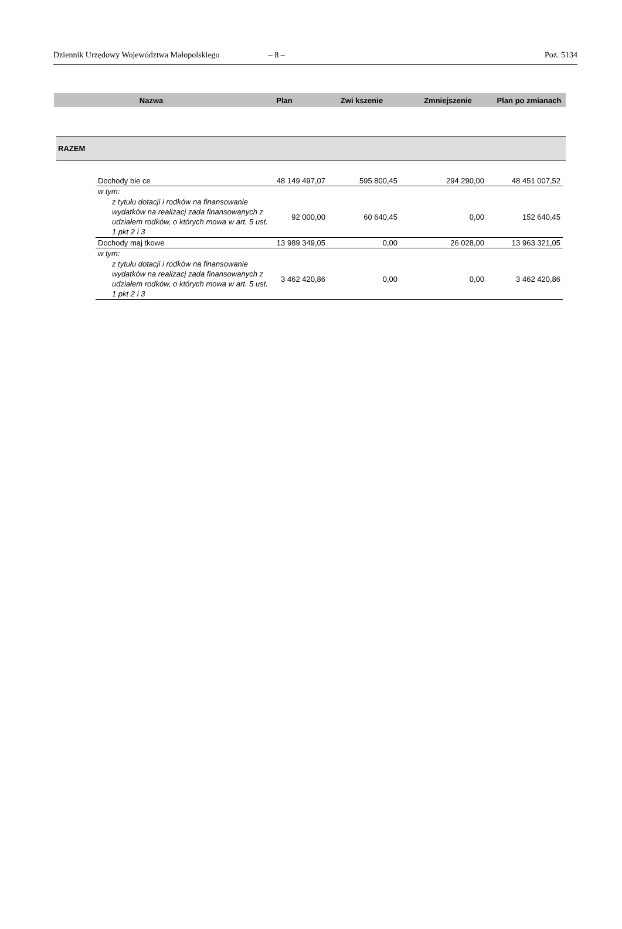Dziennik Urzędowy Województwa Małopolskiego – 8 – Poz. 5134
| Nazwa | Plan | Zwi kszenie | Zmniejszenie | Plan po zmianach |
RAZEM
| Dochody bie ce | 48 149 497,07 | 595 800,45 | 294 290,00 | 48 451 007,52 |
| w tym: | | | | |
| z tytułu dotacji i rodków na finansowanie wydatków na realizacj zada finansowanych z udziałem rodków, o których mowa w art. 5 ust. 1 pkt 2 i 3 | 92 000,00 | 60 640,45 | 0,00 | 152 640,45 |
| Dochody maj tkowe | 13 989 349,05 | 0,00 | 26 028,00 | 13 963 321,05 |
| w tym: | | | | |
| z tytułu dotacji i rodków na finansowanie wydatków na realizacj zada finansowanych z udziałem rodków, o których mowa w art. 5 ust. 1 pkt 2 i 3 | 3 462 420,86 | 0,00 | 0,00 | 3 462 420,86 |